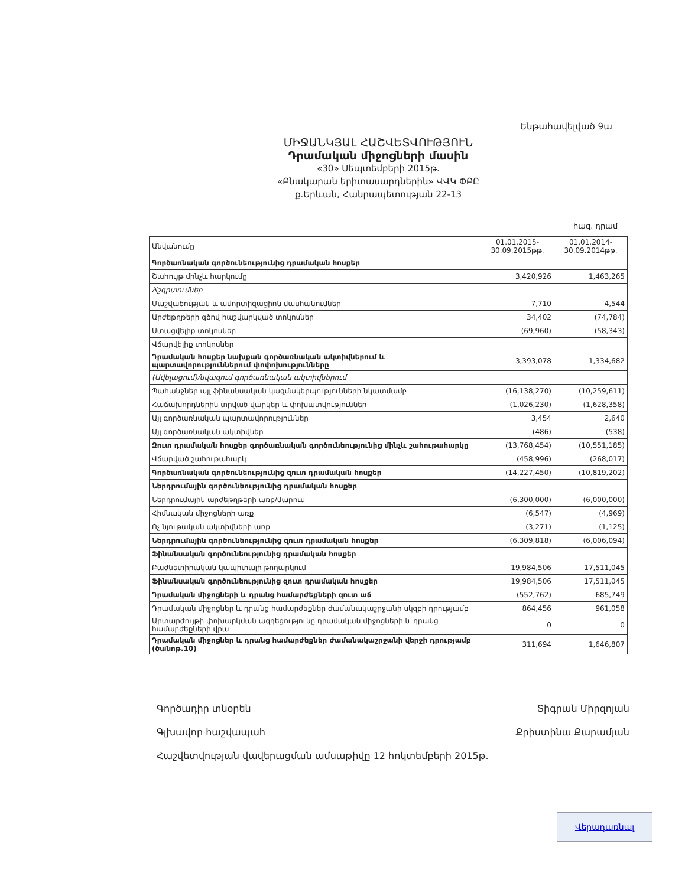Ենթահավելված 9ա
ՄԻՋԱՆԿՅԱԼ ՀԱՇՎԵՏՎՈՒԹՅՈՒՆ
Դրամական միջոցների մասին
«30» Սեպտեմբերի 2015թ.
«Բնակարան երիտասարդներին» ՎՎԿ ՓԲԸ
ք.Երևան, Հանրապետության 22-13
հազ. դրամ
| Անվանումը | 01.01.2015- 30.09.2015թթ. | 01.01.2014- 30.09.2014թթ. |
| --- | --- | --- |
| Գործառնական գործունեությունից դրամական հոսքեր | | |
| Շահույթ մինչև հարկումը | 3,420,926 | 1,463,265 |
| Ճշգրտումներ | | |
| Մաշվածության և ամորտիզացիոն մասհանումներ | 7,710 | 4,544 |
| Արժեթղթերի գծով հաշվարկված տոկոսներ | 34,402 | (74,784) |
| Ստացվելիք տոկոսներ | (69,960) | (58,343) |
| Վճարվելիք տոկոսներ | | |
| Դրամական հոսքեր նախքան գործառնական ակտիվներում և պարտավորություններում փոփոխությունները | 3,393,078 | 1,334,682 |
| (Ավելացում)/նվազում գործառնական ակտիվներում | | |
| Պահանջներ այլ ֆինանսական կազմակերպությունների նկատմամբ | (16,138,270) | (10,259,611) |
| Հաճախորդներին տրված վարկեր և փոխատվություններ | (1,026,230) | (1,628,358) |
| Այլ գործառնական պարտավորություններ | 3,454 | 2,640 |
| Այլ գործառնական ակտիվներ | (486) | (538) |
| Զուտ դրամական հոսքեր գործառնական գործունեությունից մինչև շահութահարկը | (13,768,454) | (10,551,185) |
| Վճարված շահութահարկ | (458,996) | (268,017) |
| Գործառնական գործունեությունից զուտ դրամական հոսքեր | (14,227,450) | (10,819,202) |
| Ներդրումային գործունեությունից դրամական հոսքեր | | |
| Ներդրումային արժեթղթերի առք/մարում | (6,300,000) | (6,000,000) |
| Հիմնական միջոցների առք | (6,547) | (4,969) |
| Ոչ նյութական ակտիվների առք | (3,271) | (1,125) |
| Ներդրումային գործունեությունից զուտ դրամական հոսքեր | (6,309,818) | (6,006,094) |
| Ֆինանսական գործունեությունից դրամական հոսքեր | | |
| Բաժնետիրական կապիտալի թողարկում | 19,984,506 | 17,511,045 |
| Ֆինանսական գործունեությունից զուտ դրամական հոսքեր | 19,984,506 | 17,511,045 |
| Դրամական միջոցների և դրանց համարժեքների զուտ աճ | (552,762) | 685,749 |
| Դրամական միջոցներ և դրանց համարժեքներ ժամանակաշրջանի սկզբի դրությամբ | 864,456 | 961,058 |
| Արտարժույթի փոխարկման ազդեցությունը դրամական միջոցների և դրանց համարժեքների վրա | 0 | 0 |
| Դրամական միջոցներ և դրանց համարժեքներ ժամանակաշրջանի վերջի դրությամբ (ծանոթ.10) | 311,694 | 1,646,807 |
Գործադիր տնօրեն Տիգրան Միրզոյան
Գլխավոր հաշվապահ Քրիստինա Քարամյան
Հաշվետվության վավերացման ամսաթիվը 12 հոկտեմբերի 2015թ.
Վերադառնալ